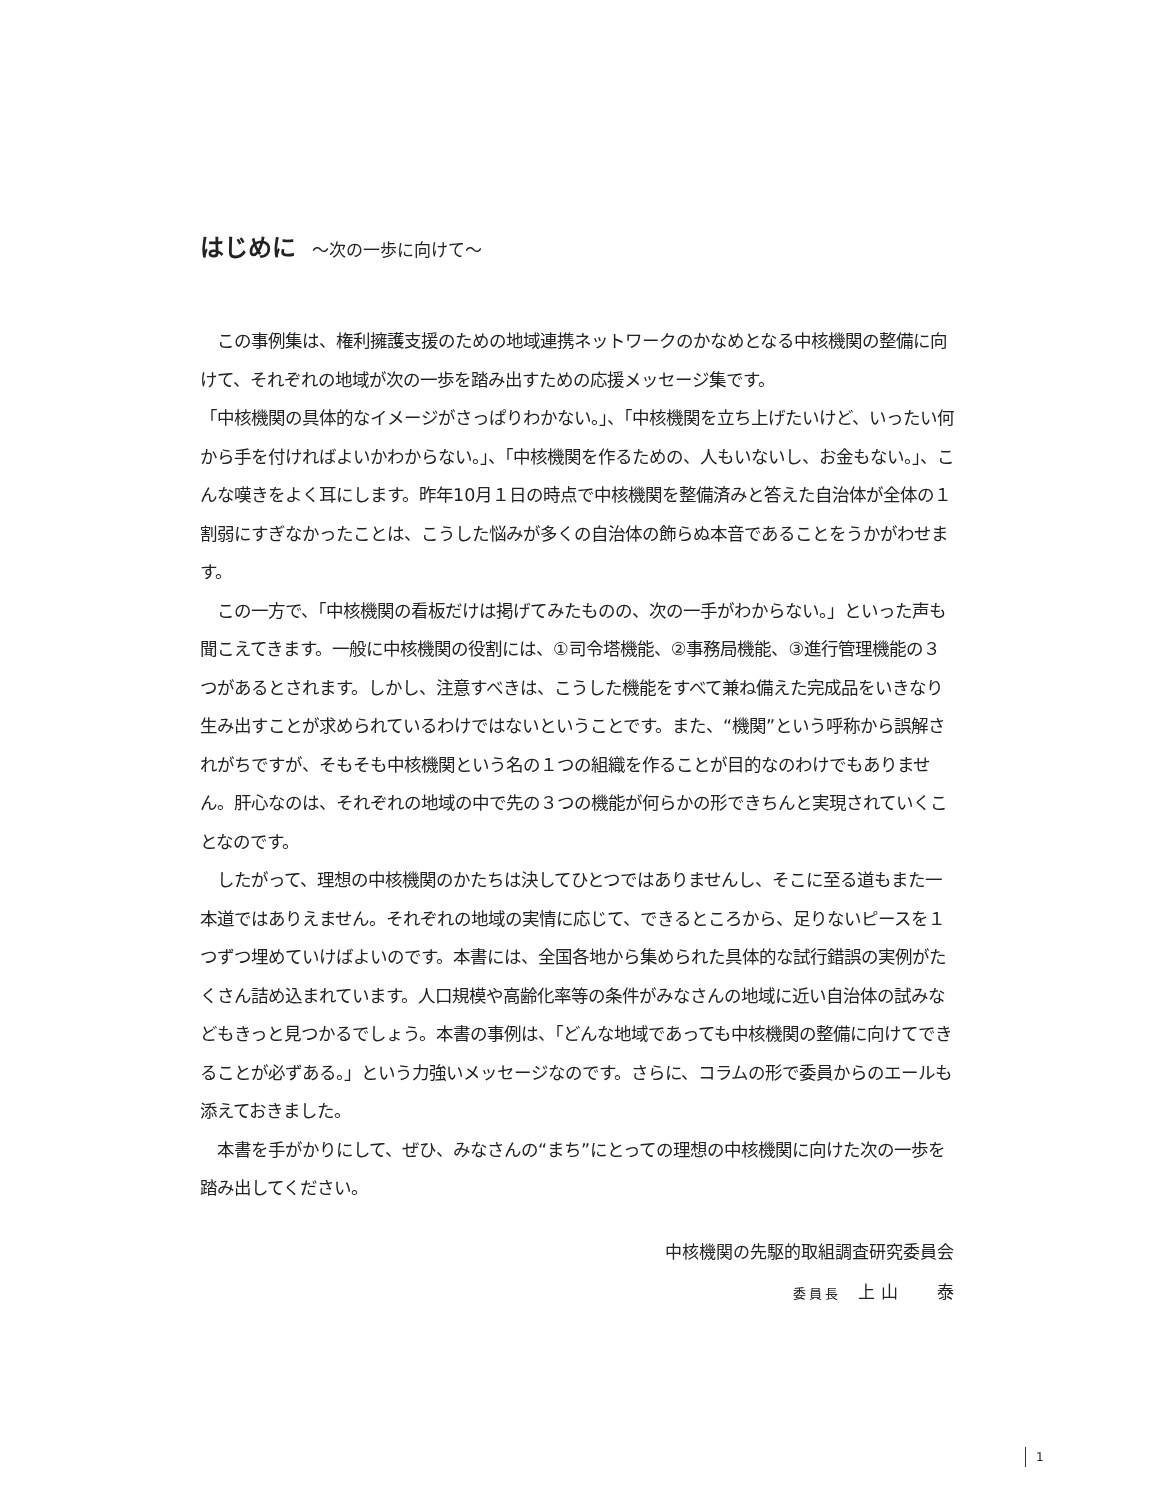はじめに ～次の一歩に向けて～
　この事例集は、権利擁護支援のための地域連携ネットワークのかなめとなる中核機関の整備に向けて、それぞれの地域が次の一歩を踏み出すための応援メッセージ集です。
「中核機関の具体的なイメージがさっぱりわかない。」、「中核機関を立ち上げたいけど、いったい何から手を付ければよいかわからない。」、「中核機関を作るための、人もいないし、お金もない。」、こんな嘆きをよく耳にします。昨年10月１日の時点で中核機関を整備済みと答えた自治体が全体の１割弱にすぎなかったことは、こうした悩みが多くの自治体の飾らぬ本音であることをうかがわせます。
　この一方で、「中核機関の看板だけは掲げてみたものの、次の一手がわからない。」といった声も聞こえてきます。一般に中核機関の役割には、①司令塔機能、②事務局機能、③進行管理機能の３つがあるとされます。しかし、注意すべきは、こうした機能をすべて兼ね備えた完成品をいきなり生み出すことが求められているわけではないということです。また、“機関”という呼称から誤解されがちですが、そもそも中核機関という名の１つの組織を作ることが目的なのわけでもありません。肝心なのは、それぞれの地域の中で先の３つの機能が何らかの形できちんと実現されていくことなのです。
　したがって、理想の中核機関のかたちは決してひとつではありませんし、そこに至る道もまた一本道ではありえません。それぞれの地域の実情に応じて、できるところから、足りないピースを１つずつ埋めていけばよいのです。本書には、全国各地から集められた具体的な試行錯誤の実例がたくさん詰め込まれています。人口規模や高齢化率等の条件がみなさんの地域に近い自治体の試みなどもきっと見つかるでしょう。本書の事例は、「どんな地域であっても中核機関の整備に向けてできることが必ずある。」という力強いメッセージなのです。さらに、コラムの形で委員からのエールも添えておきました。
　本書を手がかりにして、ぜひ、みなさんの“まち”にとっての理想の中核機関に向けた次の一歩を踏み出してください。
中核機関の先駆的取組調査研究委員会
委員長　上 山　　 泰
1